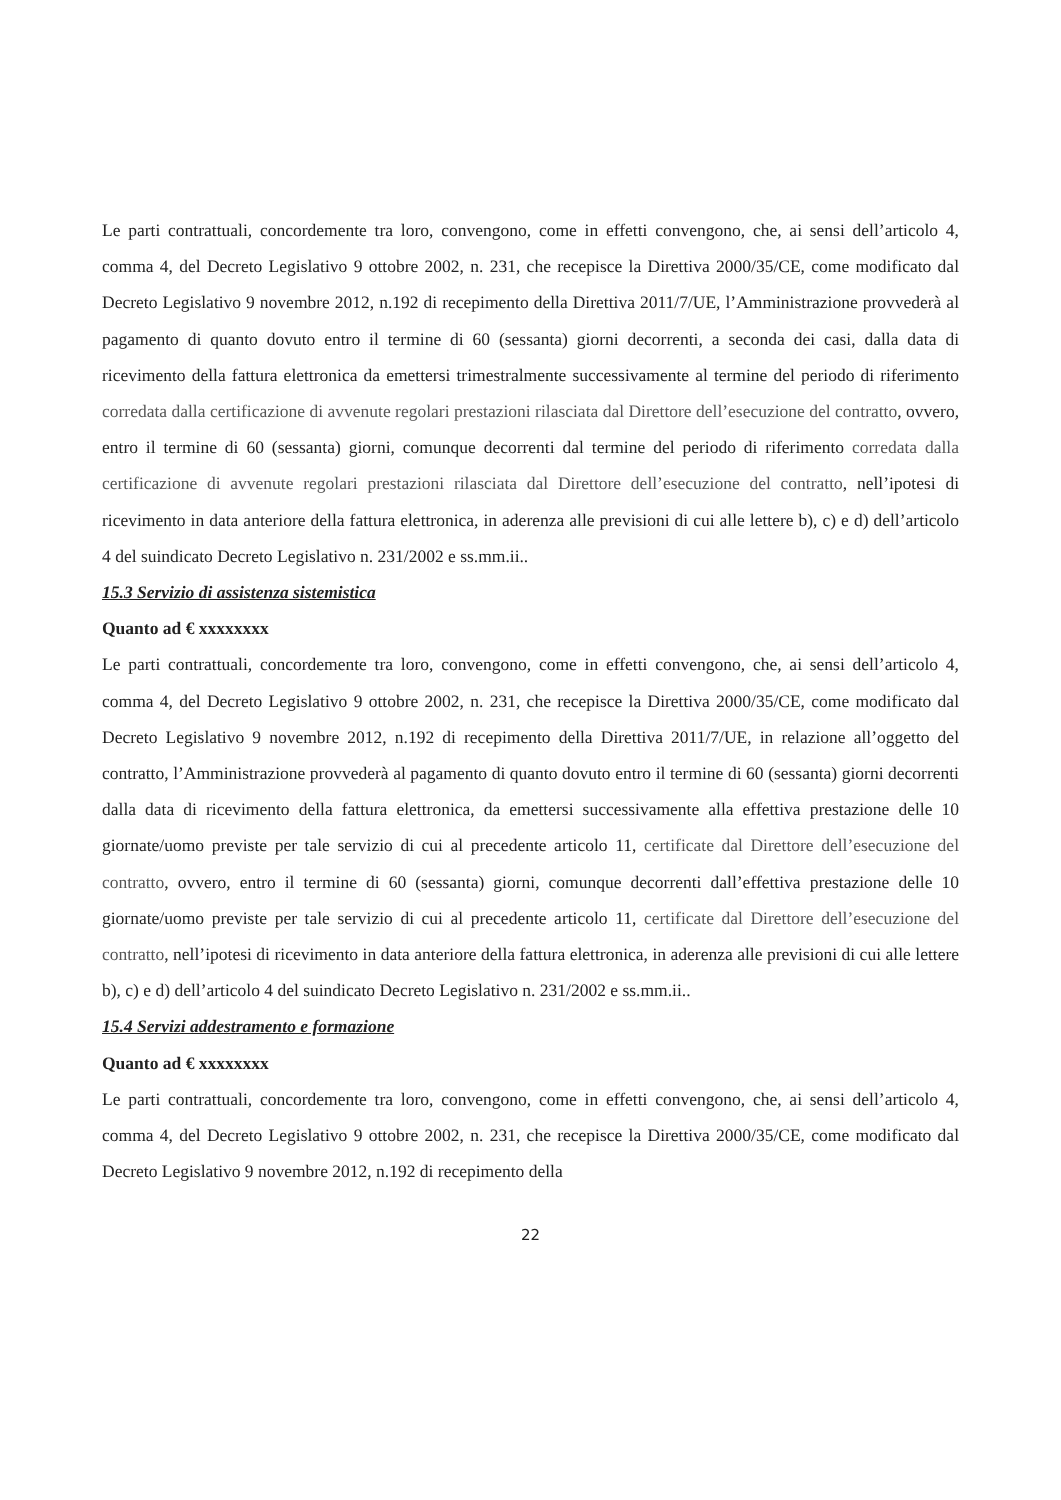Le parti contrattuali, concordemente tra loro, convengono, come in effetti convengono, che, ai sensi dell’articolo 4, comma 4, del Decreto Legislativo 9 ottobre 2002, n. 231, che recepisce la Direttiva 2000/35/CE, come modificato dal Decreto Legislativo 9 novembre 2012, n.192 di recepimento della Direttiva 2011/7/UE, l’Amministrazione provvederà al pagamento di quanto dovuto entro il termine di 60 (sessanta) giorni decorrenti, a seconda dei casi, dalla data di ricevimento della fattura elettronica da emettersi trimestralmente successivamente al termine del periodo di riferimento corredata dalla certificazione di avvenute regolari prestazioni rilasciata dal Direttore dell’esecuzione del contratto, ovvero, entro il termine di 60 (sessanta) giorni, comunque decorrenti dal termine del periodo di riferimento corredata dalla certificazione di avvenute regolari prestazioni rilasciata dal Direttore dell’esecuzione del contratto, nell’ipotesi di ricevimento in data anteriore della fattura elettronica, in aderenza alle previsioni di cui alle lettere b), c) e d) dell’articolo 4 del suindicato Decreto Legislativo n. 231/2002 e ss.mm.ii..
15.3 Servizio di assistenza sistemistica
Quanto ad € xxxxxxxx
Le parti contrattuali, concordemente tra loro, convengono, come in effetti convengono, che, ai sensi dell’articolo 4, comma 4, del Decreto Legislativo 9 ottobre 2002, n. 231, che recepisce la Direttiva 2000/35/CE, come modificato dal Decreto Legislativo 9 novembre 2012, n.192 di recepimento della Direttiva 2011/7/UE, in relazione all’oggetto del contratto, l’Amministrazione provvederà al pagamento di quanto dovuto entro il termine di 60 (sessanta) giorni decorrenti dalla data di ricevimento della fattura elettronica, da emettersi successivamente alla effettiva prestazione delle 10 giornate/uomo previste per tale servizio di cui al precedente articolo 11, certificate dal Direttore dell’esecuzione del contratto, ovvero, entro il termine di 60 (sessanta) giorni, comunque decorrenti dall’effettiva prestazione delle 10 giornate/uomo previste per tale servizio di cui al precedente articolo 11, certificate dal Direttore dell’esecuzione del contratto, nell’ipotesi di ricevimento in data anteriore della fattura elettronica, in aderenza alle previsioni di cui alle lettere b), c) e d) dell’articolo 4 del suindicato Decreto Legislativo n. 231/2002 e ss.mm.ii..
15.4 Servizi addestramento e formazione
Quanto ad € xxxxxxxx
Le parti contrattuali, concordemente tra loro, convengono, come in effetti convengono, che, ai sensi dell’articolo 4, comma 4, del Decreto Legislativo 9 ottobre 2002, n. 231, che recepisce la Direttiva 2000/35/CE, come modificato dal Decreto Legislativo 9 novembre 2012, n.192 di recepimento della
22